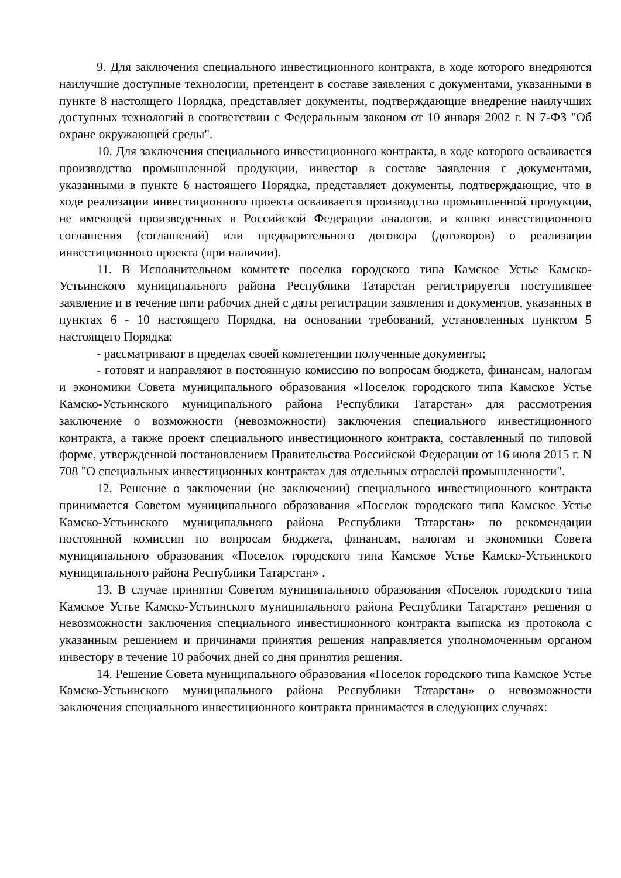9. Для заключения специального инвестиционного контракта, в ходе которого внедряются наилучшие доступные технологии, претендент в составе заявления с документами, указанными в пункте 8 настоящего Порядка, представляет документы, подтверждающие внедрение наилучших доступных технологий в соответствии с Федеральным законом от 10 января 2002 г. N 7-ФЗ "Об охране окружающей среды".
10. Для заключения специального инвестиционного контракта, в ходе которого осваивается производство промышленной продукции, инвестор в составе заявления с документами, указанными в пункте 6 настоящего Порядка, представляет документы, подтверждающие, что в ходе реализации инвестиционного проекта осваивается производство промышленной продукции, не имеющей произведенных в Российской Федерации аналогов, и копию инвестиционного соглашения (соглашений) или предварительного договора (договоров) о реализации инвестиционного проекта (при наличии).
11. В Исполнительном комитете поселка городского типа Камское Устье Камско-Устьинского муниципального района Республики Татарстан регистрируется поступившее заявление и в течение пяти рабочих дней с даты регистрации заявления и документов, указанных в пунктах 6 - 10 настоящего Порядка, на основании требований, установленных пунктом 5 настоящего Порядка:
- рассматривают в пределах своей компетенции полученные документы;
- готовят и направляют в постоянную комиссию по вопросам бюджета, финансам, налогам и экономики Совета муниципального образования «Поселок городского типа Камское Устье Камско-Устьинского муниципального района Республики Татарстан» для рассмотрения заключение о возможности (невозможности) заключения специального инвестиционного контракта, а также проект специального инвестиционного контракта, составленный по типовой форме, утвержденной постановлением Правительства Российской Федерации от 16 июля 2015 г. N 708 "О специальных инвестиционных контрактах для отдельных отраслей промышленности".
12. Решение о заключении (не заключении) специального инвестиционного контракта принимается Советом муниципального образования «Поселок городского типа Камское Устье Камско-Устьинского муниципального района Республики Татарстан» по рекомендации постоянной комиссии по вопросам бюджета, финансам, налогам и экономики Совета муниципального образования «Поселок городского типа Камское Устье Камско-Устьинского муниципального района Республики Татарстан» .
13. В случае принятия Советом муниципального образования «Поселок городского типа Камское Устье Камско-Устьинского муниципального района Республики Татарстан» решения о невозможности заключения специального инвестиционного контракта выписка из протокола с указанным решением и причинами принятия решения направляется уполномоченным органом инвестору в течение 10 рабочих дней со дня принятия решения.
14. Решение Совета муниципального образования «Поселок городского типа Камское Устье Камско-Устьинского муниципального района Республики Татарстан» о невозможности заключения специального инвестиционного контракта принимается в следующих случаях: